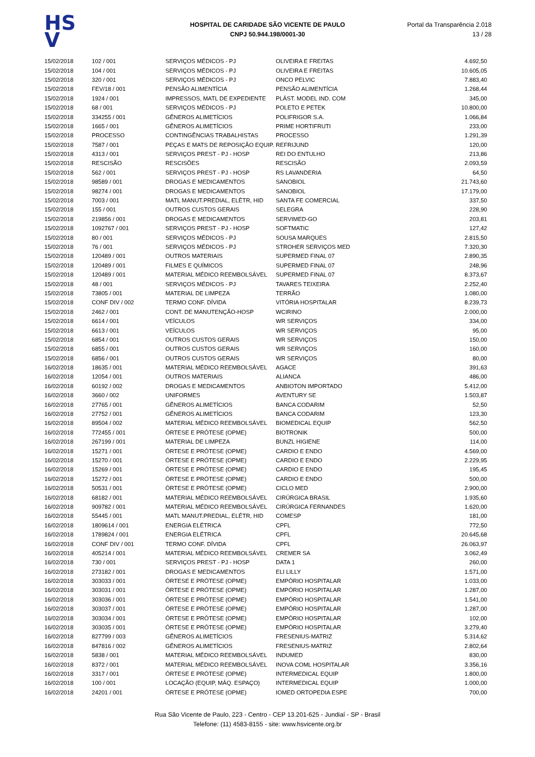HS
V
HOSPITAL DE CARIDADE SÃO VICENTE DE PAULO
CNPJ 50.944.198/0001-30
Portal da Transparência 2.018
13 / 28
| 15/02/2018 | 102 / 001 | SERVIÇOS MÉDICOS - PJ | OLIVEIRA E FREITAS | 4.692,50 |
| 15/02/2018 | 104 / 001 | SERVIÇOS MÉDICOS - PJ | OLIVEIRA E FREITAS | 10.605,05 |
| 15/02/2018 | 320 / 001 | SERVIÇOS MÉDICOS - PJ | ONCO PELVIC | 7.883,40 |
| 15/02/2018 | FEV/18 / 001 | PENSÃO ALIMENTÍCIA | PENSÃO ALIMENTÍCIA | 1.268,44 |
| 15/02/2018 | 1924 / 001 | IMPRESSOS, MATL DE EXPEDIENTE | PLÁST. MODEL IND. COM | 345,00 |
| 15/02/2018 | 68 / 001 | SERVIÇOS MÉDICOS - PJ | POLETO E PETEK | 10.800,00 |
| 15/02/2018 | 334255 / 001 | GÊNEROS ALIMETÍCIOS | POLIFRIGOR S.A. | 1.066,84 |
| 15/02/2018 | 1665 / 001 | GÊNEROS ALIMETÍCIOS | PRIME HORTIFRUTI | 233,00 |
| 15/02/2018 | PROCESSO | CONTINGÊNCIAS TRABALHISTAS | PROCESSO | 1.291,39 |
| 15/02/2018 | 7587 / 001 | PEÇAS E MATS DE REPOSIÇÃO EQUIP. | REFRIJUND | 120,00 |
| 15/02/2018 | 4313 / 001 | SERVIÇOS PREST - PJ - HOSP | REI DO ENTULHO | 213,86 |
| 15/02/2018 | RESCISÃO | RESCISÕES | RESCISÃO | 2.093,59 |
| 15/02/2018 | 562 / 001 | SERVIÇOS PREST - PJ - HOSP | RS LAVANDERIA | 64,50 |
| 15/02/2018 | 98589 / 001 | DROGAS E MEDICAMENTOS | SANOBIOL | 21.743,60 |
| 15/02/2018 | 98274 / 001 | DROGAS E MEDICAMENTOS | SANOBIOL | 17.179,00 |
| 15/02/2018 | 7003 / 001 | MATL MANUT.PREDIAL, ELÉTR, HID | SANTA FE COMERCIAL | 337,50 |
| 15/02/2018 | 155 / 001 | OUTROS CUSTOS GERAIS | SELEGRA | 228,90 |
| 15/02/2018 | 219856 / 001 | DROGAS E MEDICAMENTOS | SERVIMED-GO | 203,81 |
| 15/02/2018 | 1092767 / 001 | SERVIÇOS PREST - PJ - HOSP | SOFTMATIC | 127,42 |
| 15/02/2018 | 80 / 001 | SERVIÇOS MÉDICOS - PJ | SOUSA MARQUES | 2.815,50 |
| 15/02/2018 | 76 / 001 | SERVIÇOS MÉDICOS - PJ | STROHER SERVIÇOS MED | 7.320,30 |
| 15/02/2018 | 120489 / 001 | OUTROS MATERIAIS | SUPERMED FINAL 07 | 2.890,35 |
| 15/02/2018 | 120489 / 001 | FILMES E QUÍMICOS | SUPERMED FINAL 07 | 248,96 |
| 15/02/2018 | 120489 / 001 | MATERIAL MÉDICO REEMBOLSÁVEL | SUPERMED FINAL 07 | 8.373,67 |
| 15/02/2018 | 48 / 001 | SERVIÇOS MÉDICOS - PJ | TAVARES TEIXEIRA | 2.252,40 |
| 15/02/2018 | 73805 / 001 | MATERIAL DE LIMPEZA | TERRÃO | 1.080,00 |
| 15/02/2018 | CONF DIV / 002 | TERMO CONF. DÍVIDA | VITÓRIA HOSPITALAR | 8.239,73 |
| 15/02/2018 | 2462 / 001 | CONT. DE MANUTENÇÃO-HOSP | WCIRINO | 2.000,00 |
| 15/02/2018 | 6614 / 001 | VEÍCULOS | WR SERVIÇOS | 334,00 |
| 15/02/2018 | 6613 / 001 | VEÍCULOS | WR SERVIÇOS | 95,00 |
| 15/02/2018 | 6854 / 001 | OUTROS CUSTOS GERAIS | WR SERVIÇOS | 150,00 |
| 15/02/2018 | 6855 / 001 | OUTROS CUSTOS GERAIS | WR SERVIÇOS | 160,00 |
| 15/02/2018 | 6856 / 001 | OUTROS CUSTOS GERAIS | WR SERVIÇOS | 80,00 |
| 16/02/2018 | 18635 / 001 | MATERIAL MÉDICO REEMBOLSÁVEL | AGACE | 391,63 |
| 16/02/2018 | 12054 / 001 | OUTROS MATERIAIS | ALIANCA | 486,00 |
| 16/02/2018 | 60192 / 002 | DROGAS E MEDICAMENTOS | ANBIOTON IMPORTADO | 5.412,00 |
| 16/02/2018 | 3660 / 002 | UNIFORMES | AVENTURY SE | 1.503,87 |
| 16/02/2018 | 27765 / 001 | GÊNEROS ALIMETÍCIOS | BANCA CODARIM | 52,50 |
| 16/02/2018 | 27752 / 001 | GÊNEROS ALIMETÍCIOS | BANCA CODARIM | 123,30 |
| 16/02/2018 | 89504 / 002 | MATERIAL MÉDICO REEMBOLSÁVEL | BIOMEDICAL EQUIP | 562,50 |
| 16/02/2018 | 772455 / 001 | ÓRTESE E PRÓTESE (OPME) | BIOTRONIK | 500,00 |
| 16/02/2018 | 267199 / 001 | MATERIAL DE LIMPEZA | BUNZL HIGIENE | 114,00 |
| 16/02/2018 | 15271 / 001 | ÓRTESE E PRÓTESE (OPME) | CARDIO E ENDO | 4.569,00 |
| 16/02/2018 | 15270 / 001 | ÓRTESE E PRÓTESE (OPME) | CARDIO E ENDO | 2.229,95 |
| 16/02/2018 | 15269 / 001 | ÓRTESE E PRÓTESE (OPME) | CARDIO E ENDO | 195,45 |
| 16/02/2018 | 15272 / 001 | ÓRTESE E PRÓTESE (OPME) | CARDIO E ENDO | 500,00 |
| 16/02/2018 | 50531 / 001 | ÓRTESE E PRÓTESE (OPME) | CICLO MED | 2.900,00 |
| 16/02/2018 | 68182 / 001 | MATERIAL MÉDICO REEMBOLSÁVEL | CIRÚRGICA BRASIL | 1.935,60 |
| 16/02/2018 | 909782 / 001 | MATERIAL MÉDICO REEMBOLSÁVEL | CIRÚRGICA FERNANDES | 1.620,00 |
| 16/02/2018 | 55445 / 001 | MATL MANUT.PREDIAL, ELÉTR, HID | COMESP | 181,00 |
| 16/02/2018 | 1809614 / 001 | ENERGIA ELÉTRICA | CPFL | 772,50 |
| 16/02/2018 | 1789824 / 001 | ENERGIA ELÉTRICA | CPFL | 20.645,68 |
| 16/02/2018 | CONF DIV / 001 | TERMO CONF. DÍVIDA | CPFL | 26.063,97 |
| 16/02/2018 | 405214 / 001 | MATERIAL MÉDICO REEMBOLSÁVEL | CREMER SA | 3.062,49 |
| 16/02/2018 | 730 / 001 | SERVIÇOS PREST - PJ - HOSP | DATA 1 | 260,00 |
| 16/02/2018 | 273182 / 001 | DROGAS E MEDICAMENTOS | ELI LILLY | 1.571,00 |
| 16/02/2018 | 303033 / 001 | ÓRTESE E PRÓTESE (OPME) | EMPÓRIO HOSPITALAR | 1.033,00 |
| 16/02/2018 | 303031 / 001 | ÓRTESE E PRÓTESE (OPME) | EMPÓRIO HOSPITALAR | 1.287,00 |
| 16/02/2018 | 303036 / 001 | ÓRTESE E PRÓTESE (OPME) | EMPÓRIO HOSPITALAR | 1.541,00 |
| 16/02/2018 | 303037 / 001 | ÓRTESE E PRÓTESE (OPME) | EMPÓRIO HOSPITALAR | 1.287,00 |
| 16/02/2018 | 303034 / 001 | ÓRTESE E PRÓTESE (OPME) | EMPÓRIO HOSPITALAR | 102,00 |
| 16/02/2018 | 303035 / 001 | ÓRTESE E PRÓTESE (OPME) | EMPÓRIO HOSPITALAR | 3.279,40 |
| 16/02/2018 | 827799 / 003 | GÊNEROS ALIMETÍCIOS | FRESENIUS-MATRIZ | 5.314,62 |
| 16/02/2018 | 847816 / 002 | GÊNEROS ALIMETÍCIOS | FRESENIUS-MATRIZ | 2.802,64 |
| 16/02/2018 | 5838 / 001 | MATERIAL MÉDICO REEMBOLSÁVEL | INDUMED | 830,00 |
| 16/02/2018 | 8372 / 001 | MATERIAL MÉDICO REEMBOLSÁVEL | INOVA COML HOSPITALAR | 3.356,16 |
| 16/02/2018 | 3317 / 001 | ÓRTESE E PRÓTESE (OPME) | INTERMEDICAL EQUIP | 1.800,00 |
| 16/02/2018 | 100 / 001 | LOCAÇÃO (EQUIP, MÁQ. ESPAÇO) | INTERMEDICAL EQUIP | 1.000,00 |
| 16/02/2018 | 24201 / 001 | ÓRTESE E PRÓTESE (OPME) | IOMED ORTOPEDIA ESPE | 700,00 |
Rua São Vicente de Paulo, 223 - Centro - CEP 13.201-625 - Jundiaí - SP - Brasil
Telefone: (11) 4583-8155 - site: www.hsvicente.org.br